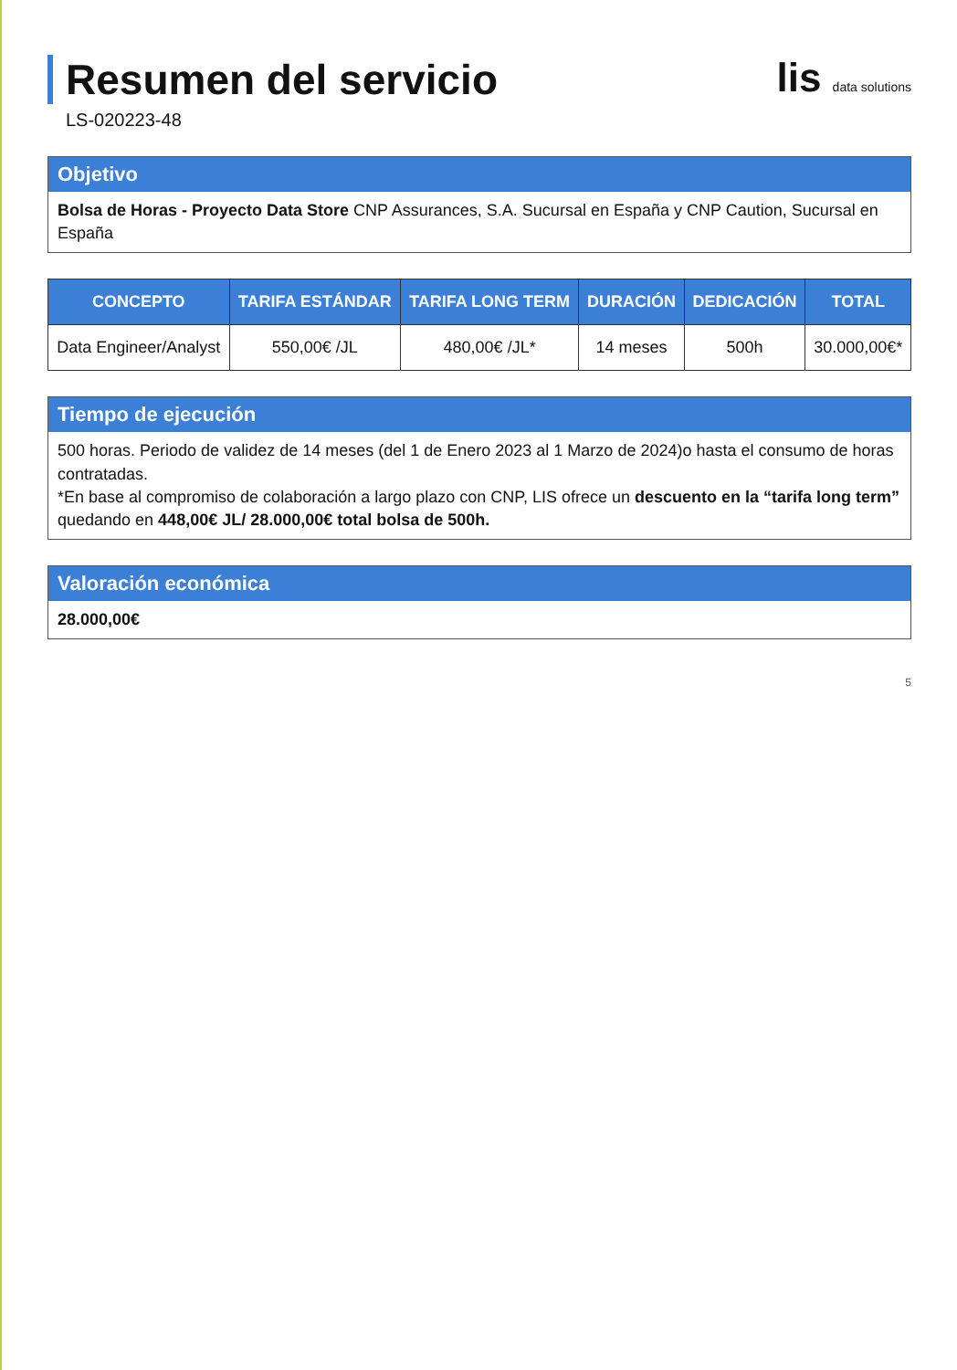Resumen del servicio
LS-020223-48
lis data solutions
Objetivo
Bolsa de Horas - Proyecto Data Store CNP Assurances, S.A. Sucursal en España y CNP Caution, Sucursal en España
| CONCEPTO | TARIFA ESTÁNDAR | TARIFA LONG TERM | DURACIÓN | DEDICACIÓN | TOTAL |
| --- | --- | --- | --- | --- | --- |
| Data Engineer/Analyst | 550,00€ /JL | 480,00€ /JL* | 14 meses | 500h | 30.000,00€* |
Tiempo de ejecución
500 horas. Periodo de validez de 14 meses (del 1 de Enero 2023 al 1 Marzo de 2024)o hasta el consumo de horas contratadas.
*En base al compromiso de colaboración a largo plazo con CNP, LIS ofrece un descuento en la “tarifa long term” quedando en 448,00€ JL/ 28.000,00€ total bolsa de 500h.
Valoración económica
28.000,00€
5